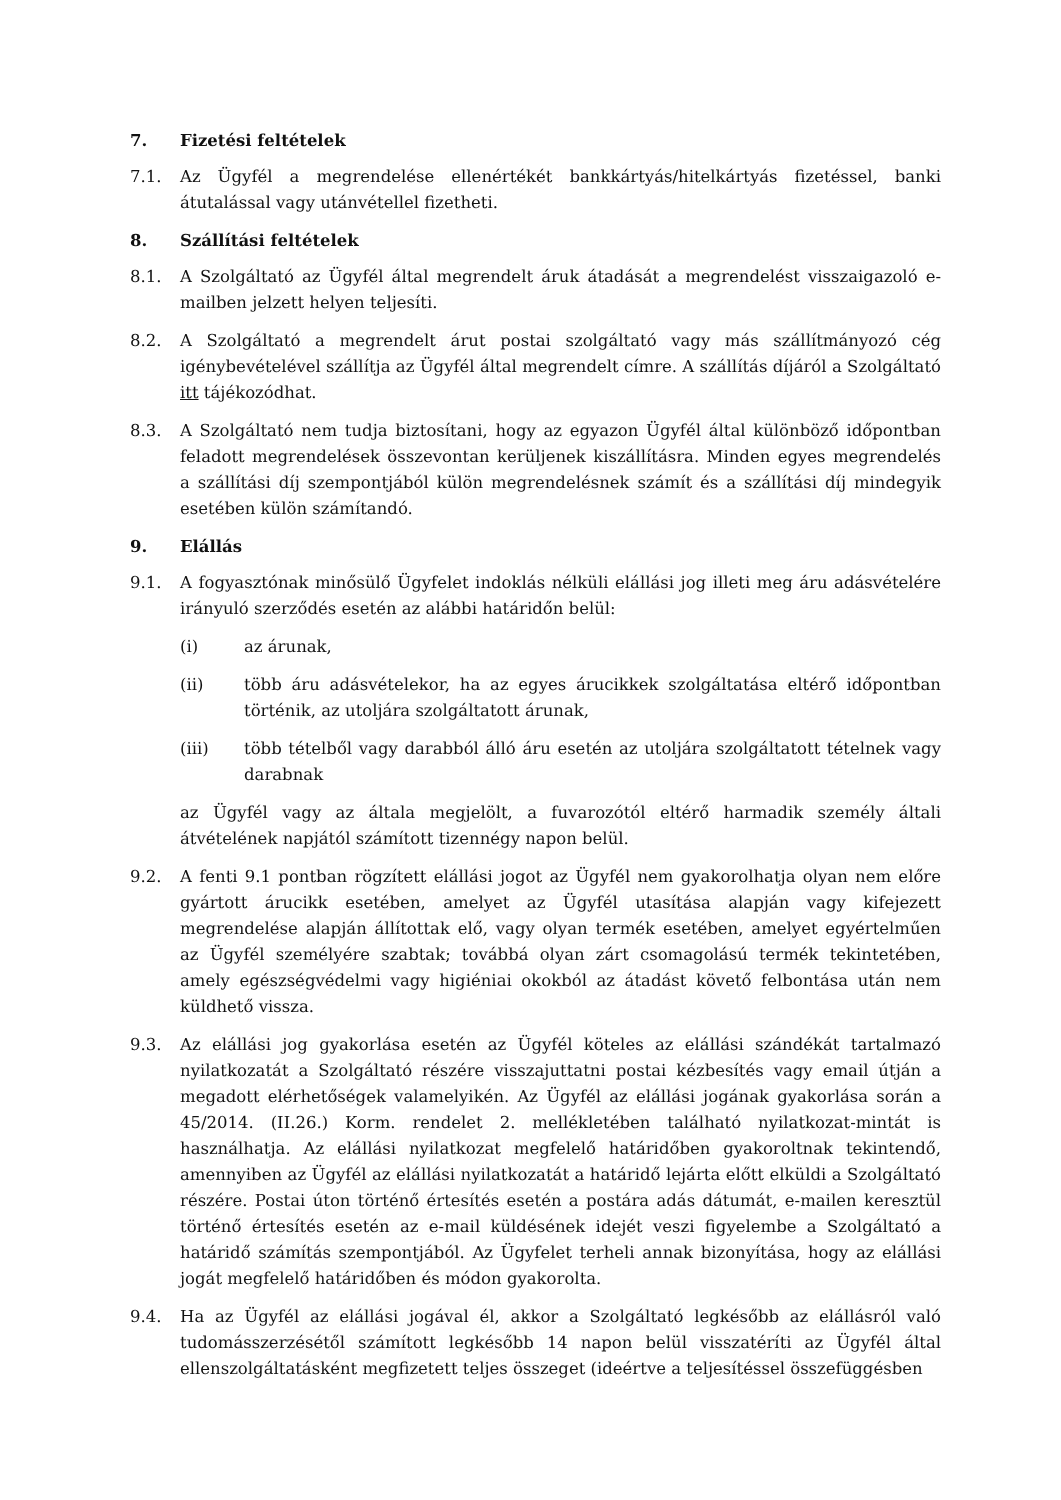7. Fizetési feltételek
7.1. Az Ügyfél a megrendelése ellenértékét bankkártyás/hitelkártyás fizetéssel, banki átutalással vagy utánvétellel fizetheti.
8. Szállítási feltételek
8.1. A Szolgáltató az Ügyfél által megrendelt áruk átadását a megrendelést visszaigazoló e-mailben jelzett helyen teljesíti.
8.2. A Szolgáltató a megrendelt árut postai szolgáltató vagy más szállítmányozó cég igénybevételével szállítja az Ügyfél által megrendelt címre. A szállítás díjáról a Szolgáltató itt tájékozódhat.
8.3. A Szolgáltató nem tudja biztosítani, hogy az egyazon Ügyfél által különböző időpontban feladott megrendelések összevontan kerüljenek kiszállításra. Minden egyes megrendelés a szállítási díj szempontjából külön megrendelésnek számít és a szállítási díj mindegyik esetében külön számítandó.
9. Elállás
9.1. A fogyasztónak minősülő Ügyfelet indoklás nélküli elállási jog illeti meg áru adásvételére irányuló szerződés esetén az alábbi határidőn belül:
(i) az árunak,
(ii) több áru adásvételekor, ha az egyes árucikkek szolgáltatása eltérő időpontban történik, az utoljára szolgáltatott árunak,
(iii) több tételből vagy darabból álló áru esetén az utoljára szolgáltatott tételnek vagy darabnak
az Ügyfél vagy az általa megjelölt, a fuvarozótól eltérő harmadik személy általi átvételének napjától számított tizennégy napon belül.
9.2. A fenti 9.1 pontban rögzített elállási jogot az Ügyfél nem gyakorolhatja olyan nem előre gyártott árucikk esetében, amelyet az Ügyfél utasítása alapján vagy kifejezett megrendelése alapján állítottak elő, vagy olyan termék esetében, amelyet egyértelműen az Ügyfél személyére szabtak; továbbá olyan zárt csomagolású termék tekintetében, amely egészségvédelmi vagy higiéniai okokból az átadást követő felbontása után nem küldhető vissza.
9.3. Az elállási jog gyakorlása esetén az Ügyfél köteles az elállási szándékát tartalmazó nyilatkozatát a Szolgáltató részére visszajuttatni postai kézbesítés vagy email útján a megadott elérhetőségek valamelyikén. Az Ügyfél az elállási jogának gyakorlása során a 45/2014. (II.26.) Korm. rendelet 2. mellékletében található nyilatkozat-mintát is használhatja. Az elállási nyilatkozat megfelelő határidőben gyakoroltnak tekintendő, amennyiben az Ügyfél az elállási nyilatkozatát a határidő lejárta előtt elküldi a Szolgáltató részére. Postai úton történő értesítés esetén a postára adás dátumát, e-mailen keresztül történő értesítés esetén az e-mail küldésének idejét veszi figyelembe a Szolgáltató a határidő számítás szempontjából. Az Ügyfelet terheli annak bizonyítása, hogy az elállási jogát megfelelő határidőben és módon gyakorolta.
9.4. Ha az Ügyfél az elállási jogával él, akkor a Szolgáltató legkésőbb az elállásról való tudomásszerzésétől számított legkésőbb 14 napon belül visszatéríti az Ügyfél által ellenszolgáltatásként megfizetett teljes összeget (ideértve a teljesítéssel összefüggésben